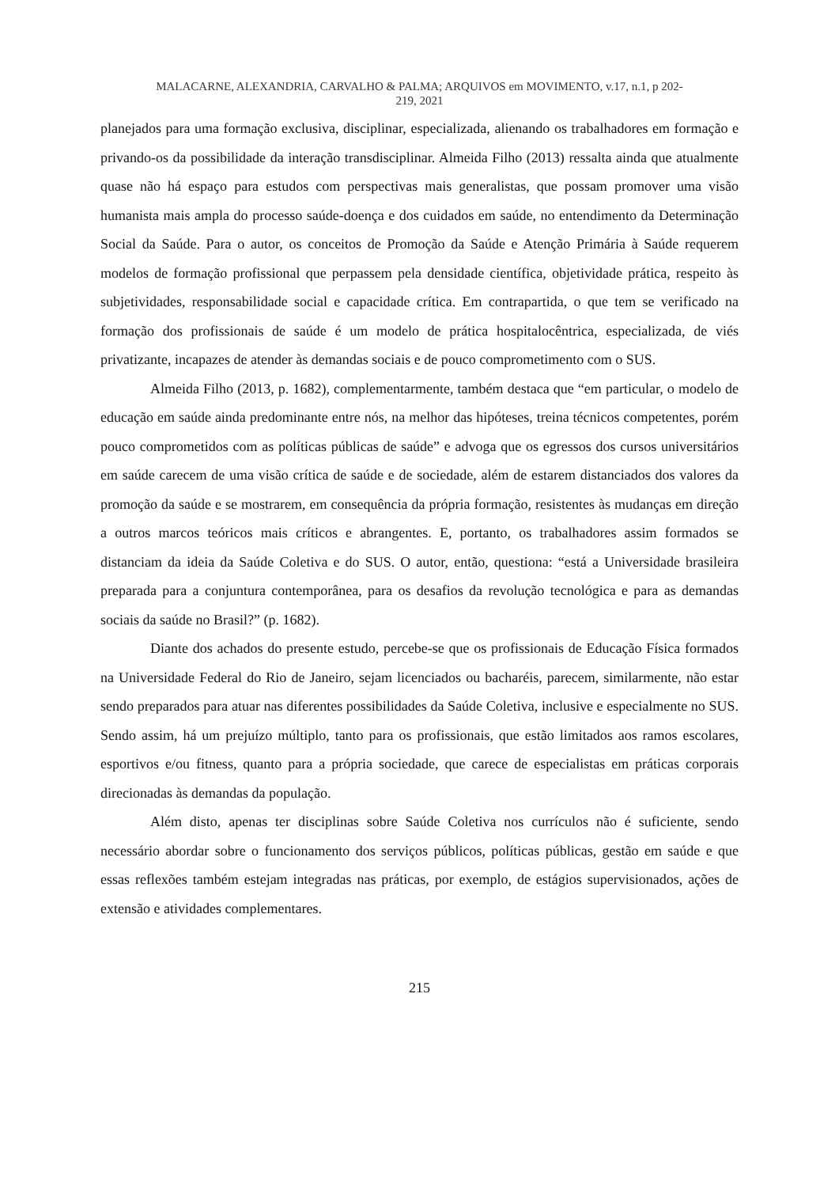MALACARNE, ALEXANDRIA, CARVALHO & PALMA; ARQUIVOS em MOVIMENTO, v.17, n.1, p 202-
219, 2021
planejados para uma formação exclusiva, disciplinar, especializada, alienando os trabalhadores em formação e privando-os da possibilidade da interação transdisciplinar. Almeida Filho (2013) ressalta ainda que atualmente quase não há espaço para estudos com perspectivas mais generalistas, que possam promover uma visão humanista mais ampla do processo saúde-doença e dos cuidados em saúde, no entendimento da Determinação Social da Saúde. Para o autor, os conceitos de Promoção da Saúde e Atenção Primária à Saúde requerem modelos de formação profissional que perpassem pela densidade científica, objetividade prática, respeito às subjetividades, responsabilidade social e capacidade crítica. Em contrapartida, o que tem se verificado na formação dos profissionais de saúde é um modelo de prática hospitalocêntrica, especializada, de viés privatizante, incapazes de atender às demandas sociais e de pouco comprometimento com o SUS.
Almeida Filho (2013, p. 1682), complementarmente, também destaca que “em particular, o modelo de educação em saúde ainda predominante entre nós, na melhor das hipóteses, treina técnicos competentes, porém pouco comprometidos com as políticas públicas de saúde” e advoga que os egressos dos cursos universitários em saúde carecem de uma visão crítica de saúde e de sociedade, além de estarem distanciados dos valores da promoção da saúde e se mostrarem, em consequência da própria formação, resistentes às mudanças em direção a outros marcos teóricos mais críticos e abrangentes. E, portanto, os trabalhadores assim formados se distanciam da ideia da Saúde Coletiva e do SUS. O autor, então, questiona: “está a Universidade brasileira preparada para a conjuntura contemporânea, para os desafios da revolução tecnológica e para as demandas sociais da saúde no Brasil?” (p. 1682).
Diante dos achados do presente estudo, percebe-se que os profissionais de Educação Física formados na Universidade Federal do Rio de Janeiro, sejam licenciados ou bacharéis, parecem, similarmente, não estar sendo preparados para atuar nas diferentes possibilidades da Saúde Coletiva, inclusive e especialmente no SUS. Sendo assim, há um prejuízo múltiplo, tanto para os profissionais, que estão limitados aos ramos escolares, esportivos e/ou fitness, quanto para a própria sociedade, que carece de especialistas em práticas corporais direcionadas às demandas da população.
Além disto, apenas ter disciplinas sobre Saúde Coletiva nos currículos não é suficiente, sendo necessário abordar sobre o funcionamento dos serviços públicos, políticas públicas, gestão em saúde e que essas reflexões também estejam integradas nas práticas, por exemplo, de estágios supervisionados, ações de extensão e atividades complementares.
215